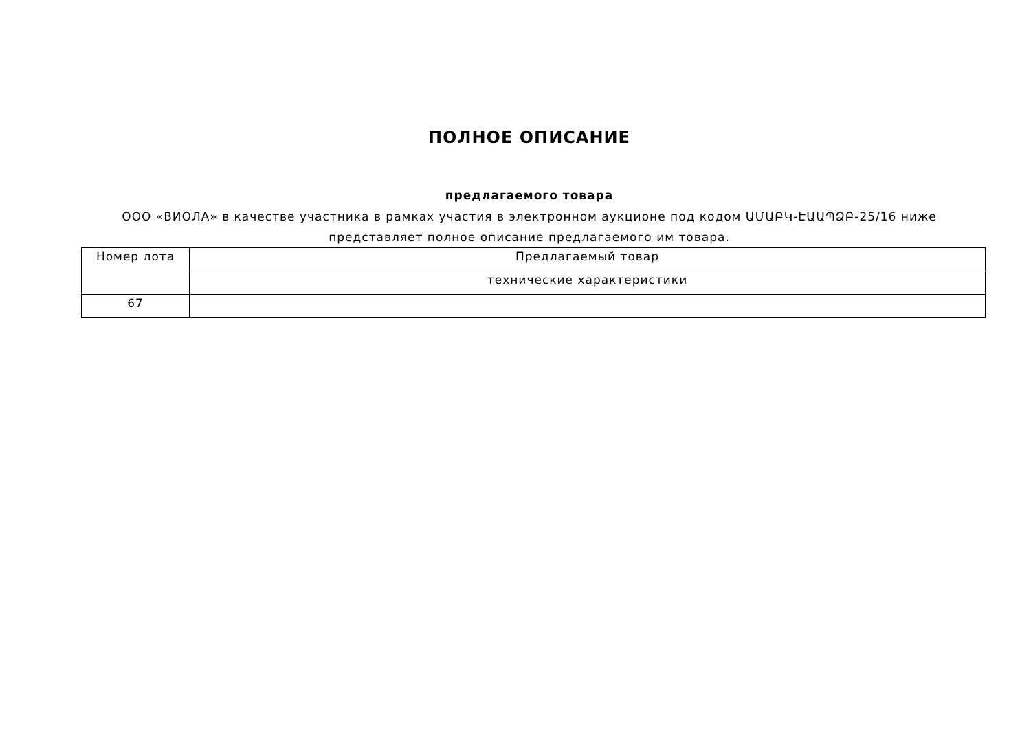ПОЛНОЕ ОПИСАНИЕ
предлагаемого товара
ООО «ВИОЛА» в качестве участника в рамках участия в электронном аукционе под кодом ԱՄԱԲԿ-ԷԱԱՊՁԲ-25/16 ниже представляет полное описание предлагаемого им товара.
| Номер лота | Предлагаемый товар |
| --- | --- |
| | технические характеристики |
| 67 | |